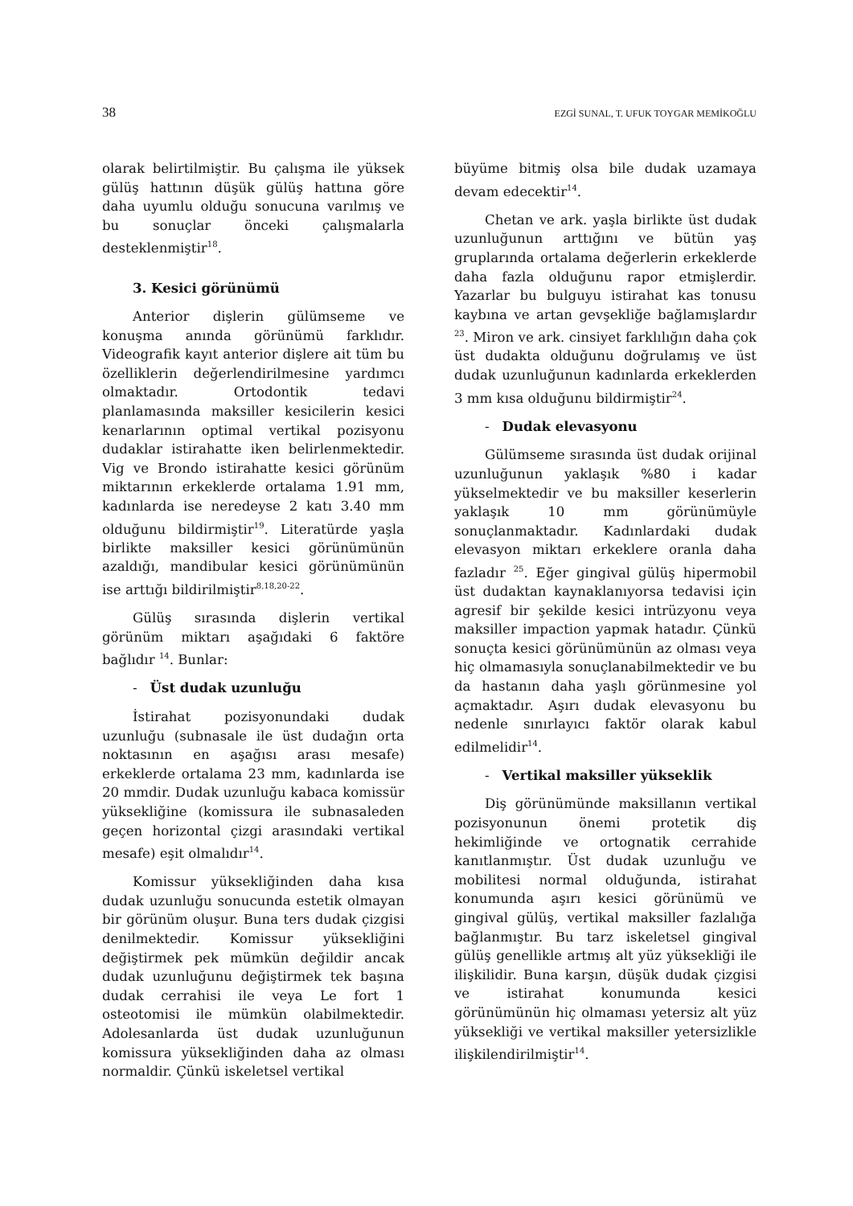38 EZGİ SUNAL, T. UFUK TOYGAR MEMİKOĞLU
olarak belirtilmiştir. Bu çalışma ile yüksek gülüş hattının düşük gülüş hattına göre daha uyumlu olduğu sonucuna varılmış ve bu sonuçlar önceki çalışmalarla desteklenmiştir<sup>18</sup>.
3. Kesici görünümü
Anterior dişlerin gülümseme ve konuşma anında görünümü farklıdır. Videografik kayıt anterior dişlere ait tüm bu özelliklerin değerlendirilmesine yardımcı olmaktadır. Ortodontik tedavi planlamasında maksiller kesicilerin kesici kenarlarının optimal vertikal pozisyonu dudaklar istirahatte iken belirlenmektedir. Vig ve Brondo istirahatte kesici görünüm miktarının erkeklerde ortalama 1.91 mm, kadınlarda ise neredeyse 2 katı 3.40 mm olduğunu bildirmiştir<sup>19</sup>. Literatürde yaşla birlikte maksiller kesici görünümünün azaldığı, mandibular kesici görünümünün ise arttığı bildirilmiştir<sup>8,18,20-22</sup>.
Gülüş sırasında dişlerin vertikal görünüm miktarı aşağıdaki 6 faktöre bağlıdır <sup>14</sup>. Bunlar:
- Üst dudak uzunluğu
İstirahat pozisyonundaki dudak uzunluğu (subnasale ile üst dudağın orta noktasının en aşağısı arası mesafe) erkeklerde ortalama 23 mm, kadınlarda ise 20 mmdir. Dudak uzunluğu kabaca komissür yüksekliğine (komissura ile subnasaleden geçen horizontal çizgi arasındaki vertikal mesafe) eşit olmalıdır<sup>14</sup>.
Komissur yüksekliğinden daha kısa dudak uzunluğu sonucunda estetik olmayan bir görünüm oluşur. Buna ters dudak çizgisi denilmektedir. Komissur yüksekliğini değiştirmek pek mümkün değildir ancak dudak uzunluğunu değiştirmek tek başına dudak cerrahisi ile veya Le fort 1 osteotomisi ile mümkün olabilmektedir. Adolesanlarda üst dudak uzunluğunun komissura yüksekliğinden daha az olması normaldir. Çünkü iskeletsel vertikal
büyüme bitmiş olsa bile dudak uzamaya devam edecektir<sup>14</sup>.
Chetan ve ark. yaşla birlikte üst dudak uzunluğunun arttığını ve bütün yaş gruplarında ortalama değerlerin erkeklerde daha fazla olduğunu rapor etmişlerdir. Yazarlar bu bulguyu istirahat kas tonusu kaybına ve artan gevşekliğe bağlamışlardır <sup>23</sup>. Miron ve ark. cinsiyet farklılığın daha çok üst dudakta olduğunu doğrulamış ve üst dudak uzunluğunun kadınlarda erkeklerden 3 mm kısa olduğunu bildirmiştir<sup>24</sup>.
- Dudak elevasyonu
Gülümseme sırasında üst dudak orijinal uzunluğunun yaklaşık %80 i kadar yükselmektedir ve bu maksiller keserlerin yaklaşık 10 mm görünümüyle sonuçlanmaktadır. Kadınlardaki dudak elevasyon miktarı erkeklere oranla daha fazladır <sup>25</sup>. Eğer gingival gülüş hipermobil üst dudaktan kaynaklanıyorsa tedavisi için agresif bir şekilde kesici intrüzyonu veya maksiller impaction yapmak hatadır. Çünkü sonuçta kesici görünümünün az olması veya hiç olmamasıyla sonuçlanabilmektedir ve bu da hastanın daha yaşlı görünmesine yol açmaktadır. Aşırı dudak elevasyonu bu nedenle sınırlayıcı faktör olarak kabul edilmelidir<sup>14</sup>.
- Vertikal maksiller yükseklik
Diş görünümünde maksillanın vertikal pozisyonunun önemi protetik diş hekimliğinde ve ortognatik cerrahide kanıtlanmıştır. Üst dudak uzunluğu ve mobilitesi normal olduğunda, istirahat konumunda aşırı kesici görünümü ve gingival gülüş, vertikal maksiller fazlalığa bağlanmıştır. Bu tarz iskeletsel gingival gülüş genellikle artmış alt yüz yüksekliği ile ilişkilidir. Buna karşın, düşük dudak çizgisi ve istirahat konumunda kesici görünümünün hiç olmaması yetersiz alt yüz yüksekliği ve vertikal maksiller yetersizlikle ilişkilendirilmiştir<sup>14</sup>.